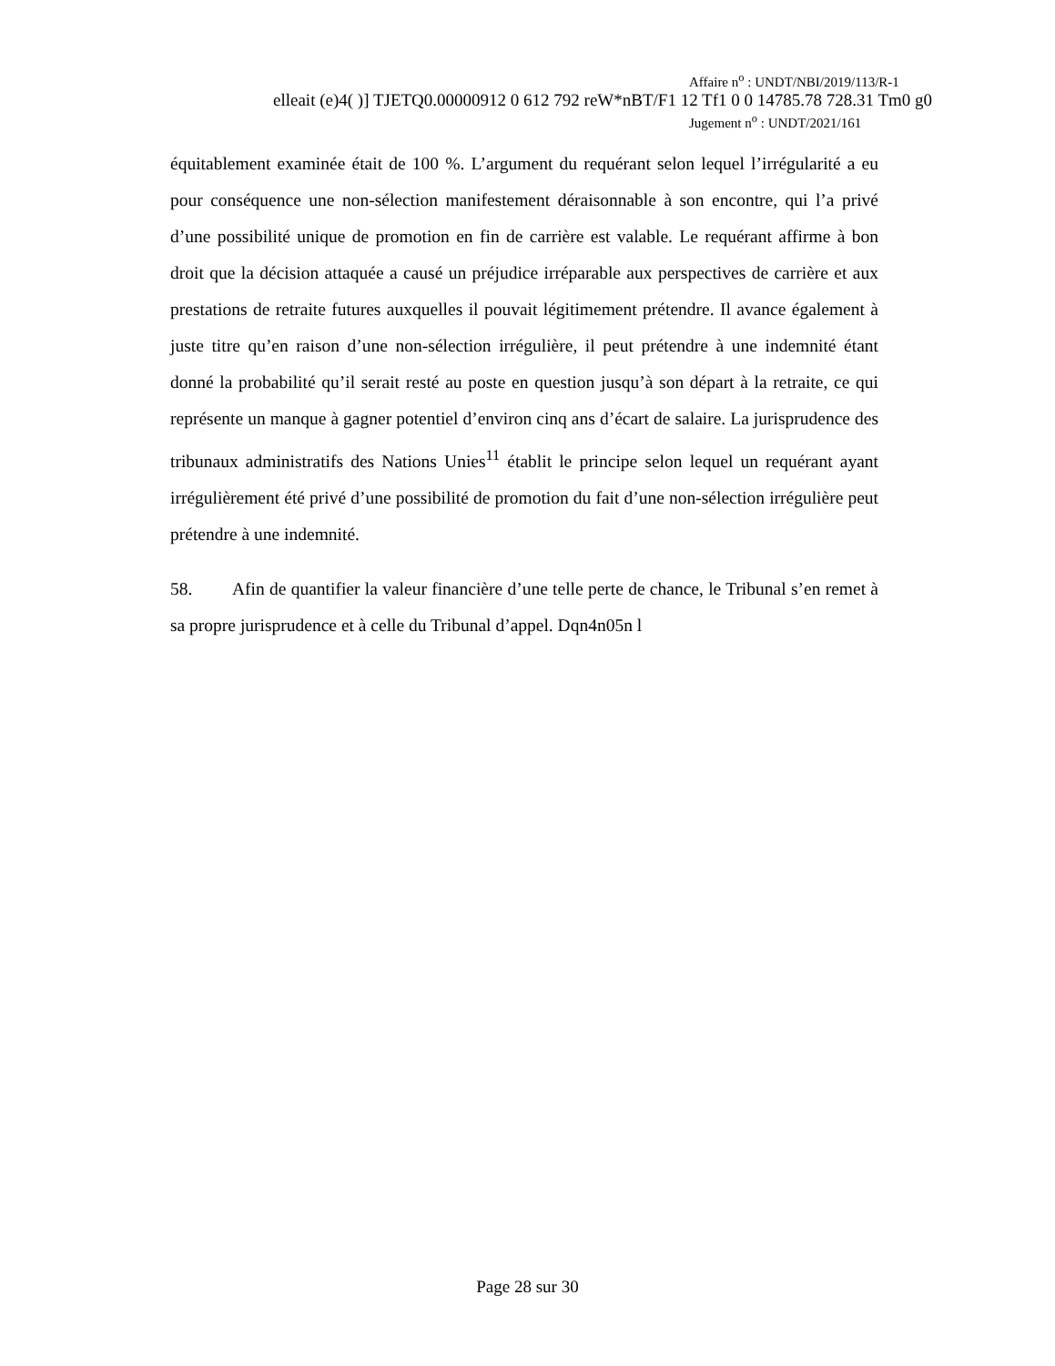Affaire n<sup>o</sup> : UNDT/NBI/2019/113/R-1
elleait (e)4( )] TJETQ0.00000912 0 612 792 reW*nBT/F1 12 Tf1 0 0 14785.78 728.31 Tm0 g0
Jugement n<sup>o</sup> : UNDT/2021/161
équitablement examinée était de 100 %. L’argument du requérant selon lequel l’irrégularité a eu pour conséquence une non-sélection manifestement déraisonnable à son encontre, qui l’a privé d’une possibilité unique de promotion en fin de carrière est valable. Le requérant affirme à bon droit que la décision attaquée a causé un préjudice irréparable aux perspectives de carrière et aux prestations de retraite futures auxquelles il pouvait légitimement prétendre. Il avance également à juste titre qu’en raison d’une non-sélection irrégulière, il peut prétendre à une indemnité étant donné la probabilité qu’il serait resté au poste en question jusqu’à son départ à la retraite, ce qui représente un manque à gagner potentiel d’environ cinq ans d’écart de salaire. La jurisprudence des tribunaux administratifs des Nations Unies<sup>11</sup> établit le principe selon lequel un requérant ayant irrégulièrement été privé d’une possibilité de promotion du fait d’une non-sélection irrégulière peut prétendre à une indemnité.
58. Afin de quantifier la valeur financière d’une telle perte de chance, le Tribunal s’en remet à sa propre jurisprudence et à celle du Tribunal d’appel. Dqn4n05n l
Page 28 sur 30